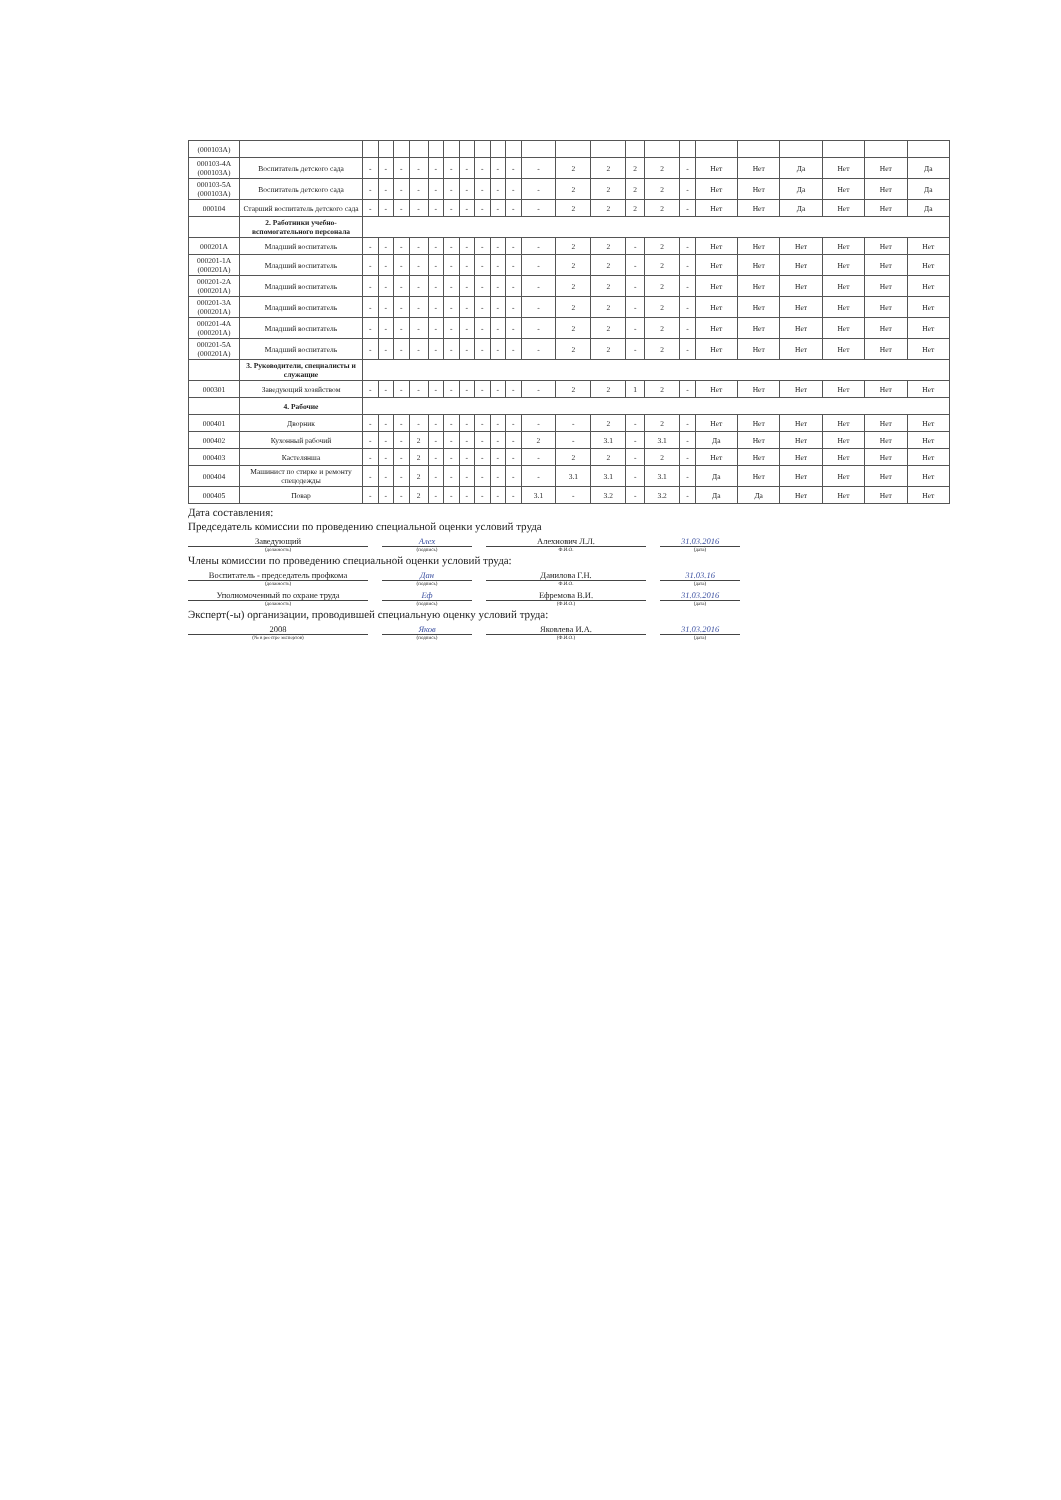| (000103А) | | | | | | | | | | | | | | | | | | | | | | | |
| 000103-4А (000103А) | Воспитатель детского сада | - | - | - | - | - | - | - | - | - | - | - | 2 | 2 | 2 | 2 | - | Нет | Нет | Да | Нет | Нет | Да |
| 000103-5А (000103А) | Воспитатель детского сада | - | - | - | - | - | - | - | - | - | - | - | 2 | 2 | 2 | 2 | - | Нет | Нет | Да | Нет | Нет | Да |
| 000104 | Старший воспитатель детского сада | - | - | - | - | - | - | - | - | - | - | - | 2 | 2 | 2 | 2 | - | Нет | Нет | Да | Нет | Нет | Да |
| | 2. Работники учебно-вспомогательного персонала | | | | | | | | | | | | | | | | | | | | | | |
| 000201А | Младший воспитатель | - | - | - | - | - | - | - | - | - | - | - | 2 | 2 | - | 2 | - | Нет | Нет | Нет | Нет | Нет | Нет |
| 000201-1А (000201А) | Младший воспитатель | - | - | - | - | - | - | - | - | - | - | - | 2 | 2 | - | 2 | - | Нет | Нет | Нет | Нет | Нет | Нет |
| 000201-2А (000201А) | Младший воспитатель | - | - | - | - | - | - | - | - | - | - | - | 2 | 2 | - | 2 | - | Нет | Нет | Нет | Нет | Нет | Нет |
| 000201-3А (000201А) | Младший воспитатель | - | - | - | - | - | - | - | - | - | - | - | 2 | 2 | - | 2 | - | Нет | Нет | Нет | Нет | Нет | Нет |
| 000201-4А (000201А) | Младший воспитатель | - | - | - | - | - | - | - | - | - | - | - | 2 | 2 | - | 2 | - | Нет | Нет | Нет | Нет | Нет | Нет |
| 000201-5А (000201А) | Младший воспитатель | - | - | - | - | - | - | - | - | - | - | - | 2 | 2 | - | 2 | - | Нет | Нет | Нет | Нет | Нет | Нет |
| | 3. Руководители, специалисты и служащие | | | | | | | | | | | | | | | | | | | | | | |
| 000301 | Заведующий хозяйством | - | - | - | - | - | - | - | - | - | - | - | 2 | 2 | 1 | 2 | - | Нет | Нет | Нет | Нет | Нет | Нет |
| | 4. Рабочие | | | | | | | | | | | | | | | | | | | | | | |
| 000401 | Дворник | - | - | - | - | - | - | - | - | - | - | - | - | 2 | - | 2 | - | Нет | Нет | Нет | Нет | Нет | Нет |
| 000402 | Кухонный рабочий | - | - | - | 2 | - | - | - | - | - | - | 2 | - | 3.1 | - | 3.1 | - | Да | Нет | Нет | Нет | Нет | Нет |
| 000403 | Кастелянша | - | - | - | 2 | - | - | - | - | - | - | - | 2 | 2 | - | 2 | - | Нет | Нет | Нет | Нет | Нет | Нет |
| 000404 | Машинист по стирке и ремонту спецодежды | - | - | - | 2 | - | - | - | - | - | - | - | 3.1 | 3.1 | - | 3.1 | - | Да | Нет | Нет | Нет | Нет | Нет |
| 000405 | Повар | - | - | - | 2 | - | - | - | - | - | - | 3.1 | - | 3.2 | - | 3.2 | - | Да | Да | Нет | Нет | Нет | Нет |
Дата составления:
Председатель комиссии по проведению специальной оценки условий труда
Заведующий Алех Алехнович Л.Л. 31.03.2016
(должность) (подпись) Ф.И.О. (дата)
Члены комиссии по проведению специальной оценки условий труда:
Воспитатель - председатель профкома Дан Данилова Г.Н. 31.03.16
(должность) (подпись) Ф.И.О. (дата)
Уполномоченный по охране труда Еф Ефремова В.И. 31.03.2016
(должность) (подпись) (Ф.И.О.) (дата)
Эксперт(-ы) организации, проводившей специальную оценку условий труда:
2008 Яков Яковлева И.А. 31.03.2016
(№ в реестре экспертов) (подпись) (Ф.И.О.) (дата)